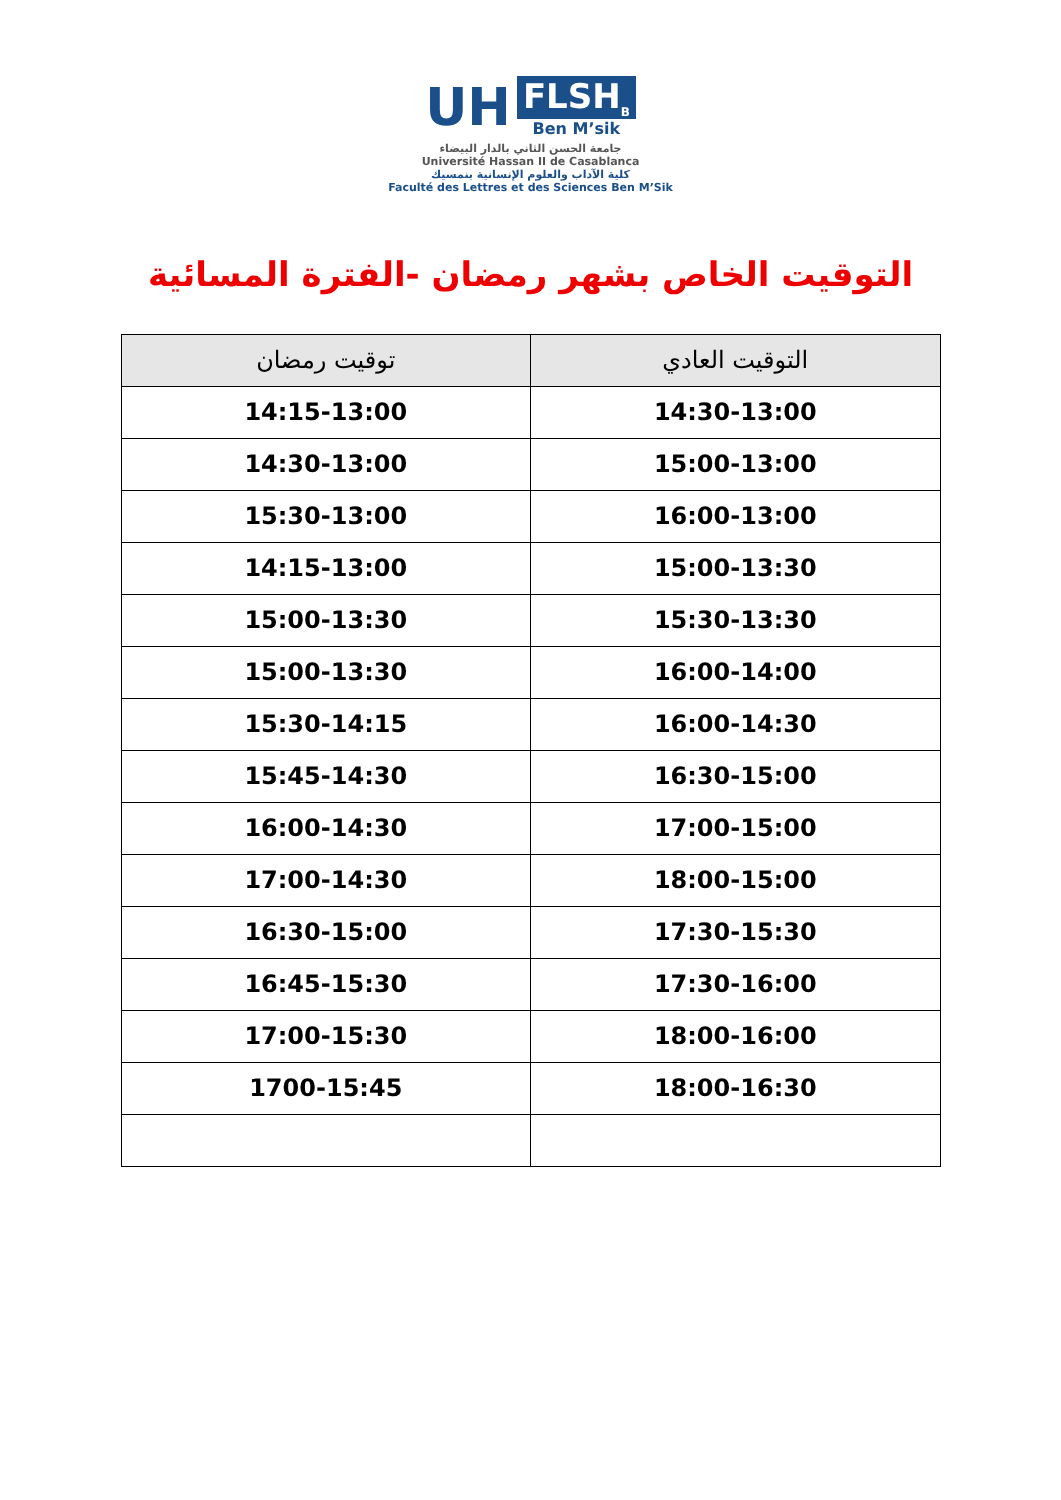UH
FLSH<sub>B</sub>
Ben M’sik
جامعة الحسن الثاني بالدار البيضاء
Université Hassan II de Casablanca
كلية الآداب والعلوم الإنسانية بنمسيك
Faculté des Lettres et des Sciences Ben M’Sik
التوقيت الخاص بشهر رمضان -الفترة المسائية
| التوقيت العادي | توقيت رمضان |
| --- | --- |
| 14:30-13:00 | 14:15-13:00 |
| 15:00-13:00 | 14:30-13:00 |
| 16:00-13:00 | 15:30-13:00 |
| 15:00-13:30 | 14:15-13:00 |
| 15:30-13:30 | 15:00-13:30 |
| 16:00-14:00 | 15:00-13:30 |
| 16:00-14:30 | 15:30-14:15 |
| 16:30-15:00 | 15:45-14:30 |
| 17:00-15:00 | 16:00-14:30 |
| 18:00-15:00 | 17:00-14:30 |
| 17:30-15:30 | 16:30-15:00 |
| 17:30-16:00 | 16:45-15:30 |
| 18:00-16:00 | 17:00-15:30 |
| 18:00-16:30 | 1700-15:45 |